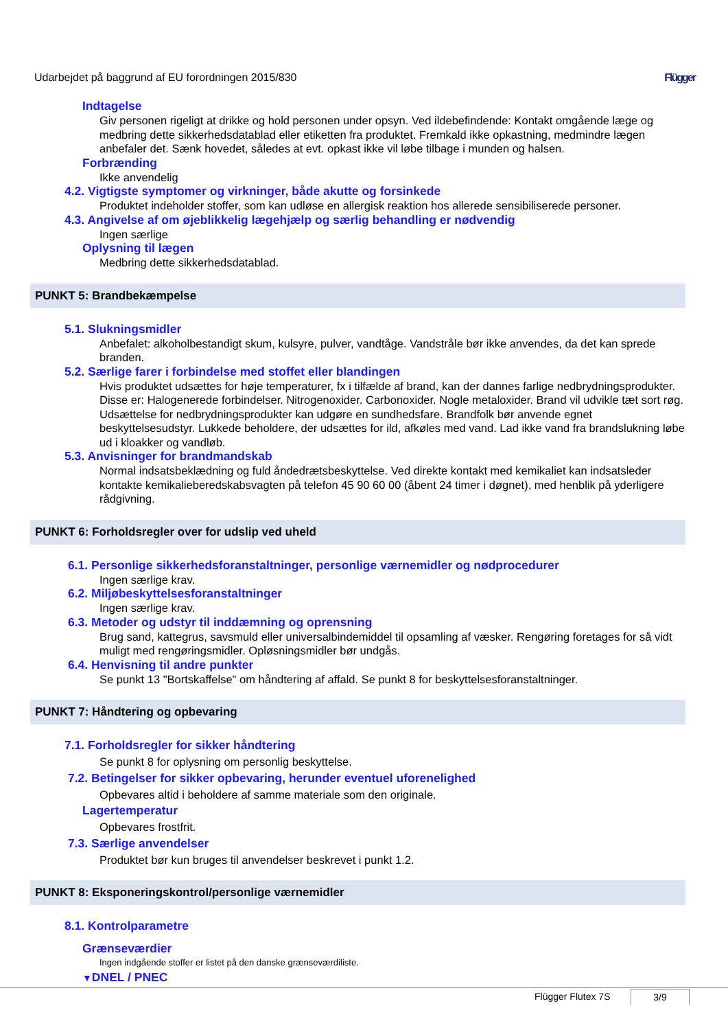Udarbejdet på baggrund af EU forordningen 2015/830 Flügger
Indtagelse
Giv personen rigeligt at drikke og hold personen under opsyn. Ved ildebefindende: Kontakt omgående læge og medbring dette sikkerhedsdatablad eller etiketten fra produktet. Fremkald ikke opkastning, medmindre lægen anbefaler det. Sænk hovedet, således at evt. opkast ikke vil løbe tilbage i munden og halsen.
Forbrænding
Ikke anvendelig
4.2. Vigtigste symptomer og virkninger, både akutte og forsinkede
Produktet indeholder stoffer, som kan udløse en allergisk reaktion hos allerede sensibiliserede personer.
4.3. Angivelse af om øjeblikkelig lægehjælp og særlig behandling er nødvendig
Ingen særlige
Oplysning til lægen
Medbring dette sikkerhedsdatablad.
PUNKT 5: Brandbekæmpelse
5.1. Slukningsmidler
Anbefalet: alkoholbestandigt skum, kulsyre, pulver, vandtåge. Vandstråle bør ikke anvendes, da det kan sprede branden.
5.2. Særlige farer i forbindelse med stoffet eller blandingen
Hvis produktet udsættes for høje temperaturer, fx i tilfælde af brand, kan der dannes farlige nedbrydningsprodukter. Disse er: Halogenerede forbindelser. Nitrogenoxider. Carbonoxider. Nogle metaloxider. Brand vil udvikle tæt sort røg. Udsættelse for nedbrydningsprodukter kan udgøre en sundhedsfare. Brandfolk bør anvende egnet beskyttelsesudstyr. Lukkede beholdere, der udsættes for ild, afkøles med vand. Lad ikke vand fra brandslukning løbe ud i kloakker og vandløb.
5.3. Anvisninger for brandmandskab
Normal indsatsbeklædning og fuld åndedrætsbeskyttelse. Ved direkte kontakt med kemikaliet kan indsatsleder kontakte kemikalieberedskabsvagten på telefon 45 90 60 00 (åbent 24 timer i døgnet), med henblik på yderligere rådgivning.
PUNKT 6: Forholdsregler over for udslip ved uheld
6.1. Personlige sikkerhedsforanstaltninger, personlige værnemidler og nødprocedurer
Ingen særlige krav.
6.2. Miljøbeskyttelsesforanstaltninger
Ingen særlige krav.
6.3. Metoder og udstyr til inddæmning og oprensning
Brug sand, kattegrus, savsmuld eller universalbindemiddel til opsamling af væsker. Rengøring foretages for så vidt muligt med rengøringsmidler. Opløsningsmidler bør undgås.
6.4. Henvisning til andre punkter
Se punkt 13 "Bortskaffelse" om håndtering af affald. Se punkt 8 for beskyttelsesforanstaltninger.
PUNKT 7: Håndtering og opbevaring
7.1. Forholdsregler for sikker håndtering
Se punkt 8 for oplysning om personlig beskyttelse.
7.2. Betingelser for sikker opbevaring, herunder eventuel uforenelighed
Opbevares altid i beholdere af samme materiale som den originale.
Lagertemperatur
Opbevares frostfrit.
7.3. Særlige anvendelser
Produktet bør kun bruges til anvendelser beskrevet i punkt 1.2.
PUNKT 8: Eksponeringskontrol/personlige værnemidler
8.1. Kontrolparametre
Grænseværdier
Ingen indgående stoffer er listet på den danske grænseværdiliste.
▼DNEL / PNEC
Flügger Flutex 7S 3/9